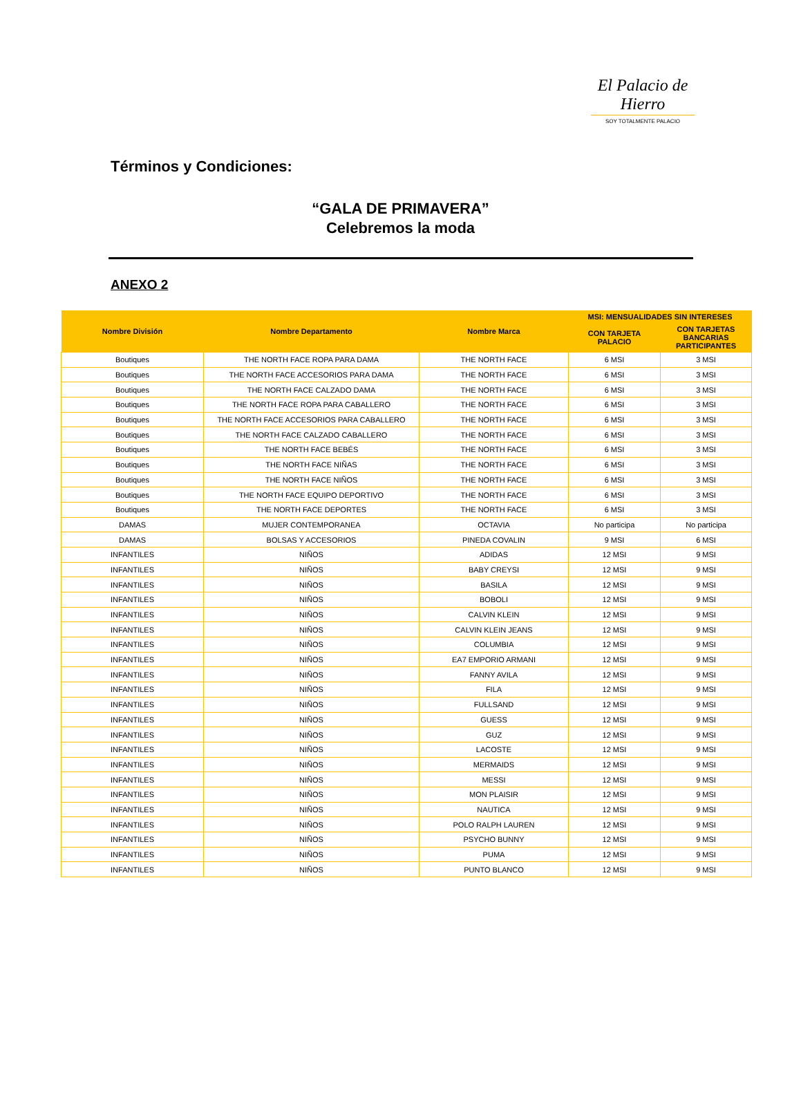El Palacio de Hierro
SOY TOTALMENTE PALACIO
Términos y Condiciones:
“GALA DE PRIMAVERA”
Celebremos la moda
ANEXO 2
| Nombre División | Nombre Departamento | Nombre Marca | MSI: MENSUALIDADES SIN INTERESES | |
| --- | --- | --- | --- | --- |
| | | | CON TARJETA PALACIO | CON TARJETAS BANCARIAS PARTICIPANTES |
| Boutiques | THE NORTH FACE ROPA PARA DAMA | THE NORTH FACE | 6 MSI | 3 MSI |
| Boutiques | THE NORTH FACE ACCESORIOS PARA DAMA | THE NORTH FACE | 6 MSI | 3 MSI |
| Boutiques | THE NORTH FACE CALZADO DAMA | THE NORTH FACE | 6 MSI | 3 MSI |
| Boutiques | THE NORTH FACE ROPA PARA CABALLERO | THE NORTH FACE | 6 MSI | 3 MSI |
| Boutiques | THE NORTH FACE ACCESORIOS PARA CABALLERO | THE NORTH FACE | 6 MSI | 3 MSI |
| Boutiques | THE NORTH FACE CALZADO CABALLERO | THE NORTH FACE | 6 MSI | 3 MSI |
| Boutiques | THE NORTH FACE BEBÉS | THE NORTH FACE | 6 MSI | 3 MSI |
| Boutiques | THE NORTH FACE NIÑAS | THE NORTH FACE | 6 MSI | 3 MSI |
| Boutiques | THE NORTH FACE NIÑOS | THE NORTH FACE | 6 MSI | 3 MSI |
| Boutiques | THE NORTH FACE EQUIPO DEPORTIVO | THE NORTH FACE | 6 MSI | 3 MSI |
| Boutiques | THE NORTH FACE DEPORTES | THE NORTH FACE | 6 MSI | 3 MSI |
| DAMAS | MUJER CONTEMPORANEA | OCTAVIA | No participa | No participa |
| DAMAS | BOLSAS Y ACCESORIOS | PINEDA COVALIN | 9 MSI | 6 MSI |
| INFANTILES | NIÑOS | ADIDAS | 12 MSI | 9 MSI |
| INFANTILES | NIÑOS | BABY CREYSI | 12 MSI | 9 MSI |
| INFANTILES | NIÑOS | BASILA | 12 MSI | 9 MSI |
| INFANTILES | NIÑOS | BOBOLI | 12 MSI | 9 MSI |
| INFANTILES | NIÑOS | CALVIN KLEIN | 12 MSI | 9 MSI |
| INFANTILES | NIÑOS | CALVIN KLEIN JEANS | 12 MSI | 9 MSI |
| INFANTILES | NIÑOS | COLUMBIA | 12 MSI | 9 MSI |
| INFANTILES | NIÑOS | EA7 EMPORIO ARMANI | 12 MSI | 9 MSI |
| INFANTILES | NIÑOS | FANNY AVILA | 12 MSI | 9 MSI |
| INFANTILES | NIÑOS | FILA | 12 MSI | 9 MSI |
| INFANTILES | NIÑOS | FULLSAND | 12 MSI | 9 MSI |
| INFANTILES | NIÑOS | GUESS | 12 MSI | 9 MSI |
| INFANTILES | NIÑOS | GUZ | 12 MSI | 9 MSI |
| INFANTILES | NIÑOS | LACOSTE | 12 MSI | 9 MSI |
| INFANTILES | NIÑOS | MERMAIDS | 12 MSI | 9 MSI |
| INFANTILES | NIÑOS | MESSI | 12 MSI | 9 MSI |
| INFANTILES | NIÑOS | MON PLAISIR | 12 MSI | 9 MSI |
| INFANTILES | NIÑOS | NAUTICA | 12 MSI | 9 MSI |
| INFANTILES | NIÑOS | POLO RALPH LAUREN | 12 MSI | 9 MSI |
| INFANTILES | NIÑOS | PSYCHO BUNNY | 12 MSI | 9 MSI |
| INFANTILES | NIÑOS | PUMA | 12 MSI | 9 MSI |
| INFANTILES | NIÑOS | PUNTO BLANCO | 12 MSI | 9 MSI |